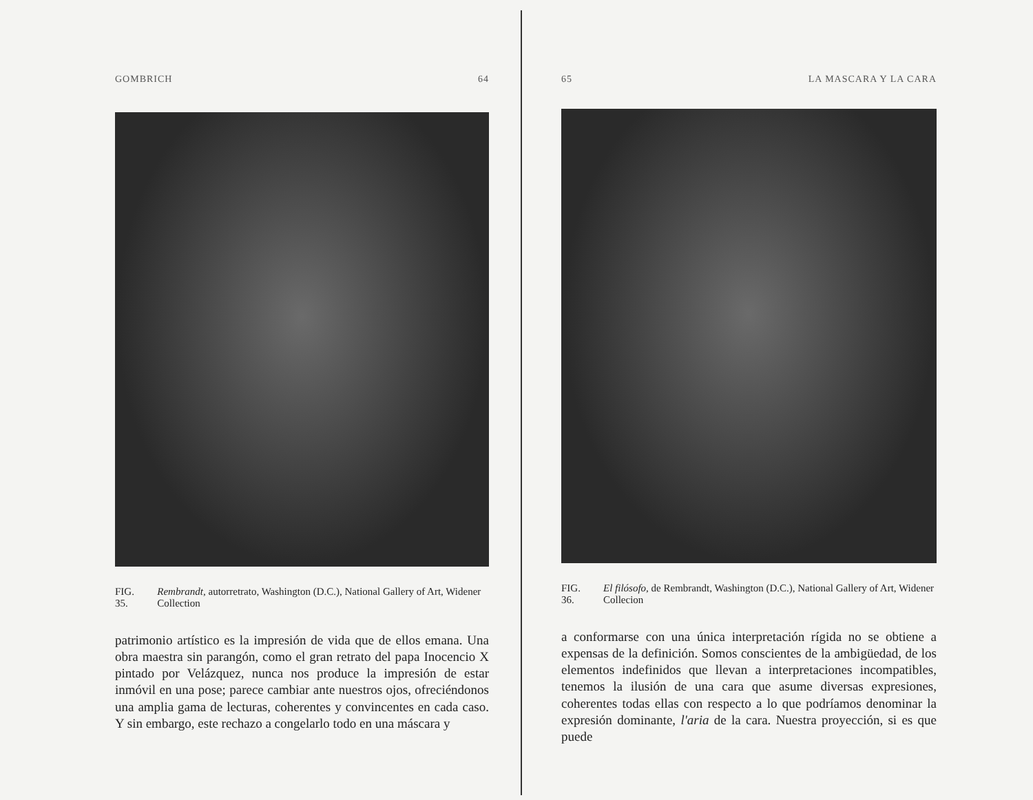GOMBRICH 64
FIG. 35. Rembrandt, autorretrato, Washington (D.C.), National Gallery of Art, Widener Collection
patrimonio artístico es la impresión de vida que de ellos emana. Una obra maestra sin parangón, como el gran retrato del papa Inocencio X pintado por Velázquez, nunca nos produce la impresión de estar inmóvil en una pose; parece cambiar ante nuestros ojos, ofreciéndonos una amplia gama de lecturas, coherentes y convincentes en cada caso. Y sin embargo, este rechazo a congelarlo todo en una máscara y
65 LA MASCARA Y LA CARA
FIG. 36. El filósofo, de Rembrandt, Washington (D.C.), National Gallery of Art, Widener Collecion
a conformarse con una única interpretación rígida no se obtiene a expensas de la definición. Somos conscientes de la ambigüedad, de los elementos indefinidos que llevan a interpretaciones incompatibles, tenemos la ilusión de una cara que asume diversas expresiones, coherentes todas ellas con respecto a lo que podríamos denominar la expresión dominante, l'aria de la cara. Nuestra proyección, si es que puede